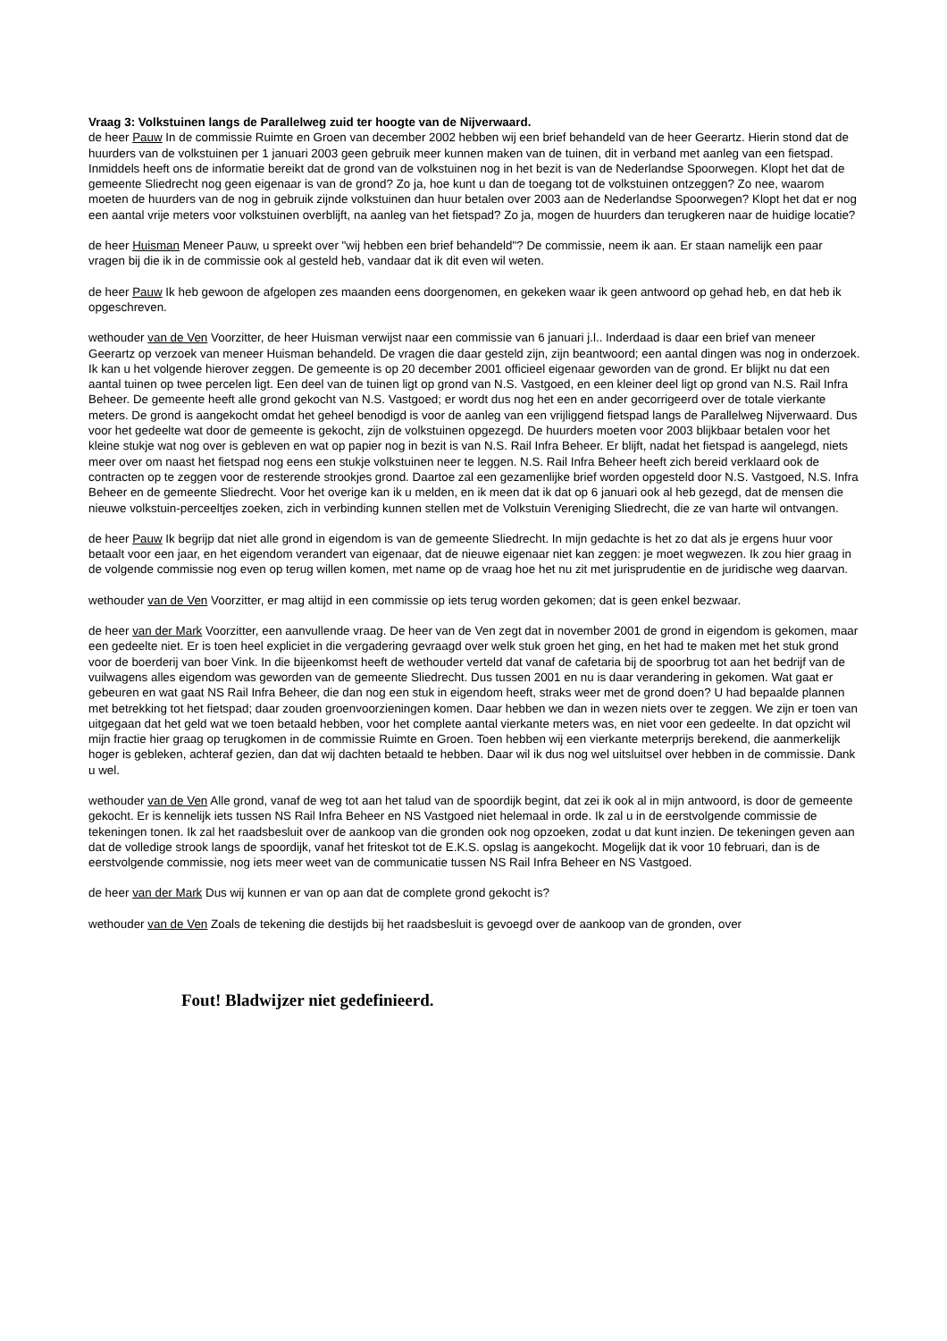Vraag 3: Volkstuinen langs de Parallelweg zuid ter hoogte van de Nijverwaard.
de heer Pauw In de commissie Ruimte en Groen van december 2002 hebben wij een brief behandeld van de heer Geerartz. Hierin stond dat de huurders van de volkstuinen per 1 januari 2003 geen gebruik meer kunnen maken van de tuinen, dit in verband met aanleg van een fietspad. Inmiddels heeft ons de informatie bereikt dat de grond van de volkstuinen nog in het bezit is van de Nederlandse Spoorwegen. Klopt het dat de gemeente Sliedrecht nog geen eigenaar is van de grond? Zo ja, hoe kunt u dan de toegang tot de volkstuinen ontzeggen? Zo nee, waarom moeten de huurders van de nog in gebruik zijnde volkstuinen dan huur betalen over 2003 aan de Nederlandse Spoorwegen? Klopt het dat er nog een aantal vrije meters voor volkstuinen overblijft, na aanleg van het fietspad? Zo ja, mogen de huurders dan terugkeren naar de huidige locatie?
de heer Huisman Meneer Pauw, u spreekt over "wij hebben een brief behandeld"? De commissie, neem ik aan. Er staan namelijk een paar vragen bij die ik in de commissie ook al gesteld heb, vandaar dat ik dit even wil weten.
de heer Pauw Ik heb gewoon de afgelopen zes maanden eens doorgenomen, en gekeken waar ik geen antwoord op gehad heb, en dat heb ik opgeschreven.
wethouder van de Ven Voorzitter, de heer Huisman verwijst naar een commissie van 6 januari j.l.. Inderdaad is daar een brief van meneer Geerartz op verzoek van meneer Huisman behandeld. De vragen die daar gesteld zijn, zijn beantwoord; een aantal dingen was nog in onderzoek. Ik kan u het volgende hierover zeggen. De gemeente is op 20 december 2001 officieel eigenaar geworden van de grond. Er blijkt nu dat een aantal tuinen op twee percelen ligt. Een deel van de tuinen ligt op grond van N.S. Vastgoed, en een kleiner deel ligt op grond van N.S. Rail Infra Beheer. De gemeente heeft alle grond gekocht van N.S. Vastgoed; er wordt dus nog het een en ander gecorrigeerd over de totale vierkante meters. De grond is aangekocht omdat het geheel benodigd is voor de aanleg van een vrijliggend fietspad langs de Parallelweg Nijverwaard. Dus voor het gedeelte wat door de gemeente is gekocht, zijn de volkstuinen opgezegd. De huurders moeten voor 2003 blijkbaar betalen voor het kleine stukje wat nog over is gebleven en wat op papier nog in bezit is van N.S. Rail Infra Beheer. Er blijft, nadat het fietspad is aangelegd, niets meer over om naast het fietspad nog eens een stukje volkstuinen neer te leggen. N.S. Rail Infra Beheer heeft zich bereid verklaard ook de contracten op te zeggen voor de resterende strookjes grond. Daartoe zal een gezamenlijke brief worden opgesteld door N.S. Vastgoed, N.S. Infra Beheer en de gemeente Sliedrecht. Voor het overige kan ik u melden, en ik meen dat ik dat op 6 januari ook al heb gezegd, dat de mensen die nieuwe volkstuin-perceeltjes zoeken, zich in verbinding kunnen stellen met de Volkstuin Vereniging Sliedrecht, die ze van harte wil ontvangen.
de heer Pauw Ik begrijp dat niet alle grond in eigendom is van de gemeente Sliedrecht. In mijn gedachte is het zo dat als je ergens huur voor betaalt voor een jaar, en het eigendom verandert van eigenaar, dat de nieuwe eigenaar niet kan zeggen: je moet wegwezen. Ik zou hier graag in de volgende commissie nog even op terug willen komen, met name op de vraag hoe het nu zit met jurisprudentie en de juridische weg daarvan.
wethouder van de Ven Voorzitter, er mag altijd in een commissie op iets terug worden gekomen; dat is geen enkel bezwaar.
de heer van der Mark Voorzitter, een aanvullende vraag. De heer van de Ven zegt dat in november 2001 de grond in eigendom is gekomen, maar een gedeelte niet. Er is toen heel expliciet in die vergadering gevraagd over welk stuk groen het ging, en het had te maken met het stuk grond voor de boerderij van boer Vink. In die bijeenkomst heeft de wethouder verteld dat vanaf de cafetaria bij de spoorbrug tot aan het bedrijf van de vuilwagens alles eigendom was geworden van de gemeente Sliedrecht. Dus tussen 2001 en nu is daar verandering in gekomen. Wat gaat er gebeuren en wat gaat NS Rail Infra Beheer, die dan nog een stuk in eigendom heeft, straks weer met de grond doen? U had bepaalde plannen met betrekking tot het fietspad; daar zouden groenvoorzieningen komen. Daar hebben we dan in wezen niets over te zeggen. We zijn er toen van uitgegaan dat het geld wat we toen betaald hebben, voor het complete aantal vierkante meters was, en niet voor een gedeelte. In dat opzicht wil mijn fractie hier graag op terugkomen in de commissie Ruimte en Groen. Toen hebben wij een vierkante meterprijs berekend, die aanmerkelijk hoger is gebleken, achteraf gezien, dan dat wij dachten betaald te hebben. Daar wil ik dus nog wel uitsluitsel over hebben in de commissie. Dank u wel.
wethouder van de Ven Alle grond, vanaf de weg tot aan het talud van de spoordijk begint, dat zei ik ook al in mijn antwoord, is door de gemeente gekocht. Er is kennelijk iets tussen NS Rail Infra Beheer en NS Vastgoed niet helemaal in orde. Ik zal u in de eerstvolgende commissie de tekeningen tonen. Ik zal het raadsbesluit over de aankoop van die gronden ook nog opzoeken, zodat u dat kunt inzien. De tekeningen geven aan dat de volledige strook langs de spoordijk, vanaf het friteskot tot de E.K.S. opslag is aangekocht. Mogelijk dat ik voor 10 februari, dan is de eerstvolgende commissie, nog iets meer weet van de communicatie tussen NS Rail Infra Beheer en NS Vastgoed.
de heer van der Mark Dus wij kunnen er van op aan dat de complete grond gekocht is?
wethouder van de Ven Zoals de tekening die destijds bij het raadsbesluit is gevoegd over de aankoop van de gronden, over
Fout! Bladwijzer niet gedefinieerd.